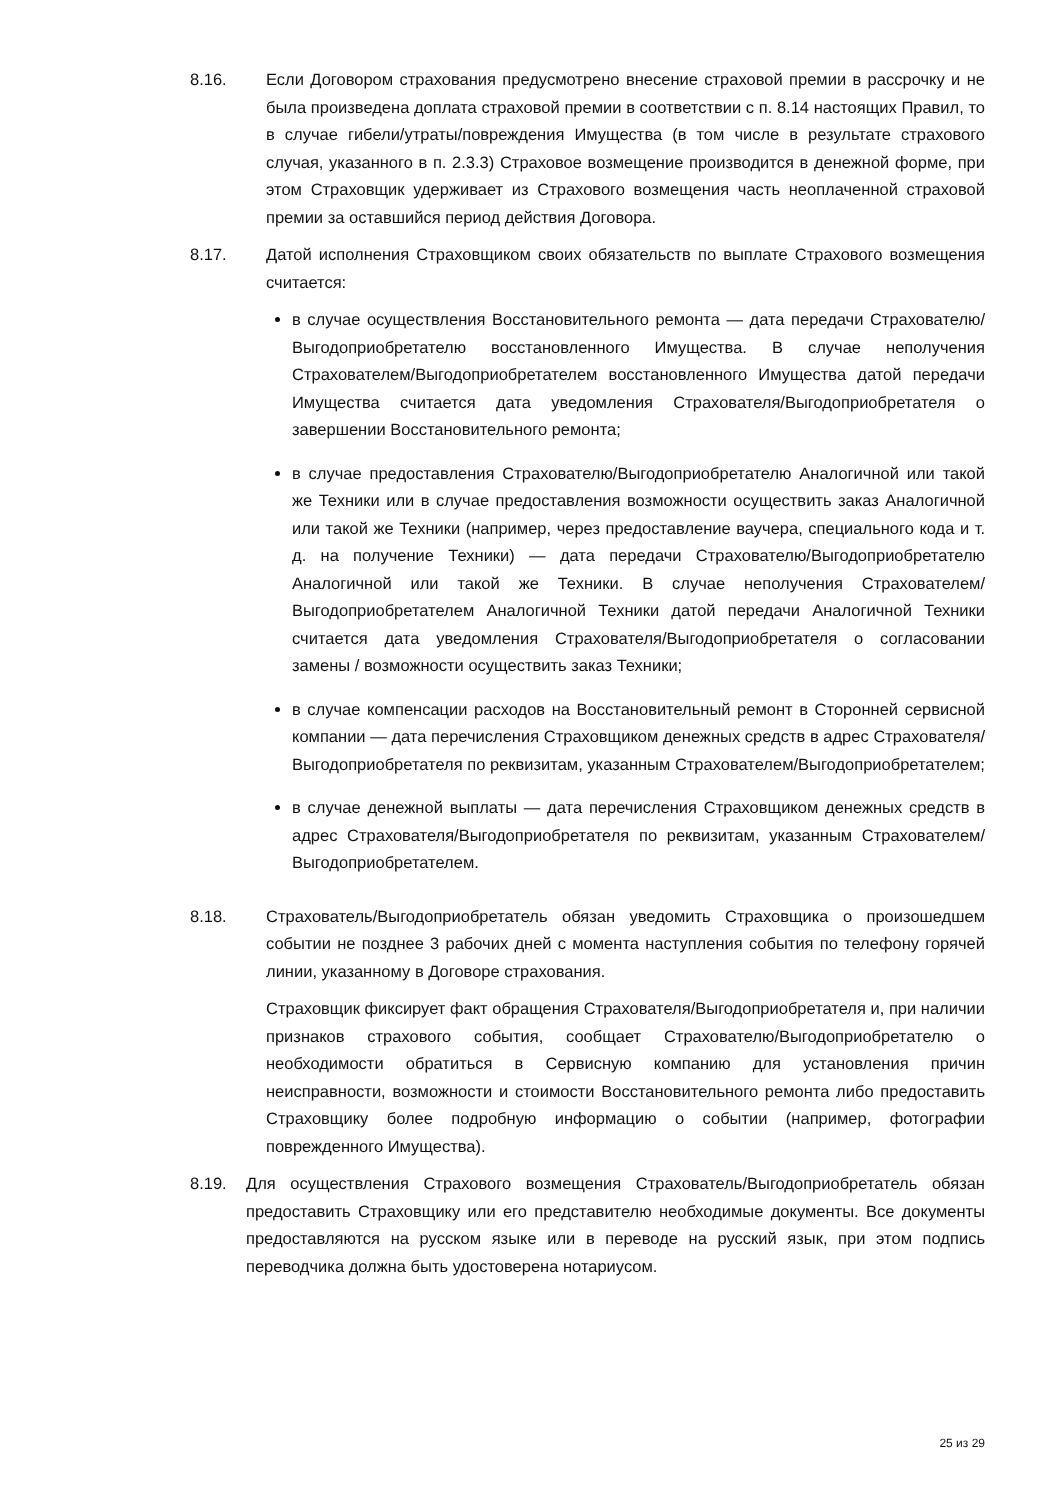8.16. Если Договором страхования предусмотрено внесение страховой премии в рассрочку и не была произведена доплата страховой премии в соответствии с п. 8.14 настоящих Правил, то в случае гибели/утраты/повреждения Имущества (в том числе в результате страхового случая, указанного в п. 2.3.3) Страховое возмещение производится в денежной форме, при этом Страховщик удерживает из Страхового возмещения часть неоплаченной страховой премии за оставшийся период действия Договора.
8.17. Датой исполнения Страховщиком своих обязательств по выплате Страхового возмещения считается:
в случае осуществления Восстановительного ремонта — дата передачи Страхователю/Выгодоприобретателю восстановленного Имущества. В случае неполучения Страхователем/Выгодоприобретателем восстановленного Имущества датой передачи Имущества считается дата уведомления Страхователя/Выгодоприобретателя о завершении Восстановительного ремонта;
в случае предоставления Страхователю/Выгодоприобретателю Аналогичной или такой же Техники или в случае предоставления возможности осуществить заказ Аналогичной или такой же Техники (например, через предоставление ваучера, специального кода и т. д. на получение Техники) — дата передачи Страхователю/Выгодоприобретателю Аналогичной или такой же Техники. В случае неполучения Страхователем/Выгодоприобретателем Аналогичной Техники датой передачи Аналогичной Техники считается дата уведомления Страхователя/Выгодоприобретателя о согласовании замены / возможности осуществить заказ Техники;
в случае компенсации расходов на Восстановительный ремонт в Сторонней сервисной компании — дата перечисления Страховщиком денежных средств в адрес Страхователя/ Выгодоприобретателя по реквизитам, указанным Страхователем/Выгодоприобретателем;
в случае денежной выплаты — дата перечисления Страховщиком денежных средств в адрес Страхователя/Выгодоприобретателя по реквизитам, указанным Страхователем/Выгодоприобретателем.
8.18. Страхователь/Выгодоприобретатель обязан уведомить Страховщика о произошедшем событии не позднее 3 рабочих дней с момента наступления события по телефону горячей линии, указанному в Договоре страхования.
Страховщик фиксирует факт обращения Страхователя/Выгодоприобретателя и, при наличии признаков страхового события, сообщает Страхователю/Выгодоприобретателю о необходимости обратиться в Сервисную компанию для установления причин неисправности, возможности и стоимости Восстановительного ремонта либо предоставить Страховщику более подробную информацию о событии (например, фотографии поврежденного Имущества).
8.19. Для осуществления Страхового возмещения Страхователь/Выгодоприобретатель обязан предоставить Страховщику или его представителю необходимые документы. Все документы предоставляются на русском языке или в переводе на русский язык, при этом подпись переводчика должна быть удостоверена нотариусом.
25 из 29